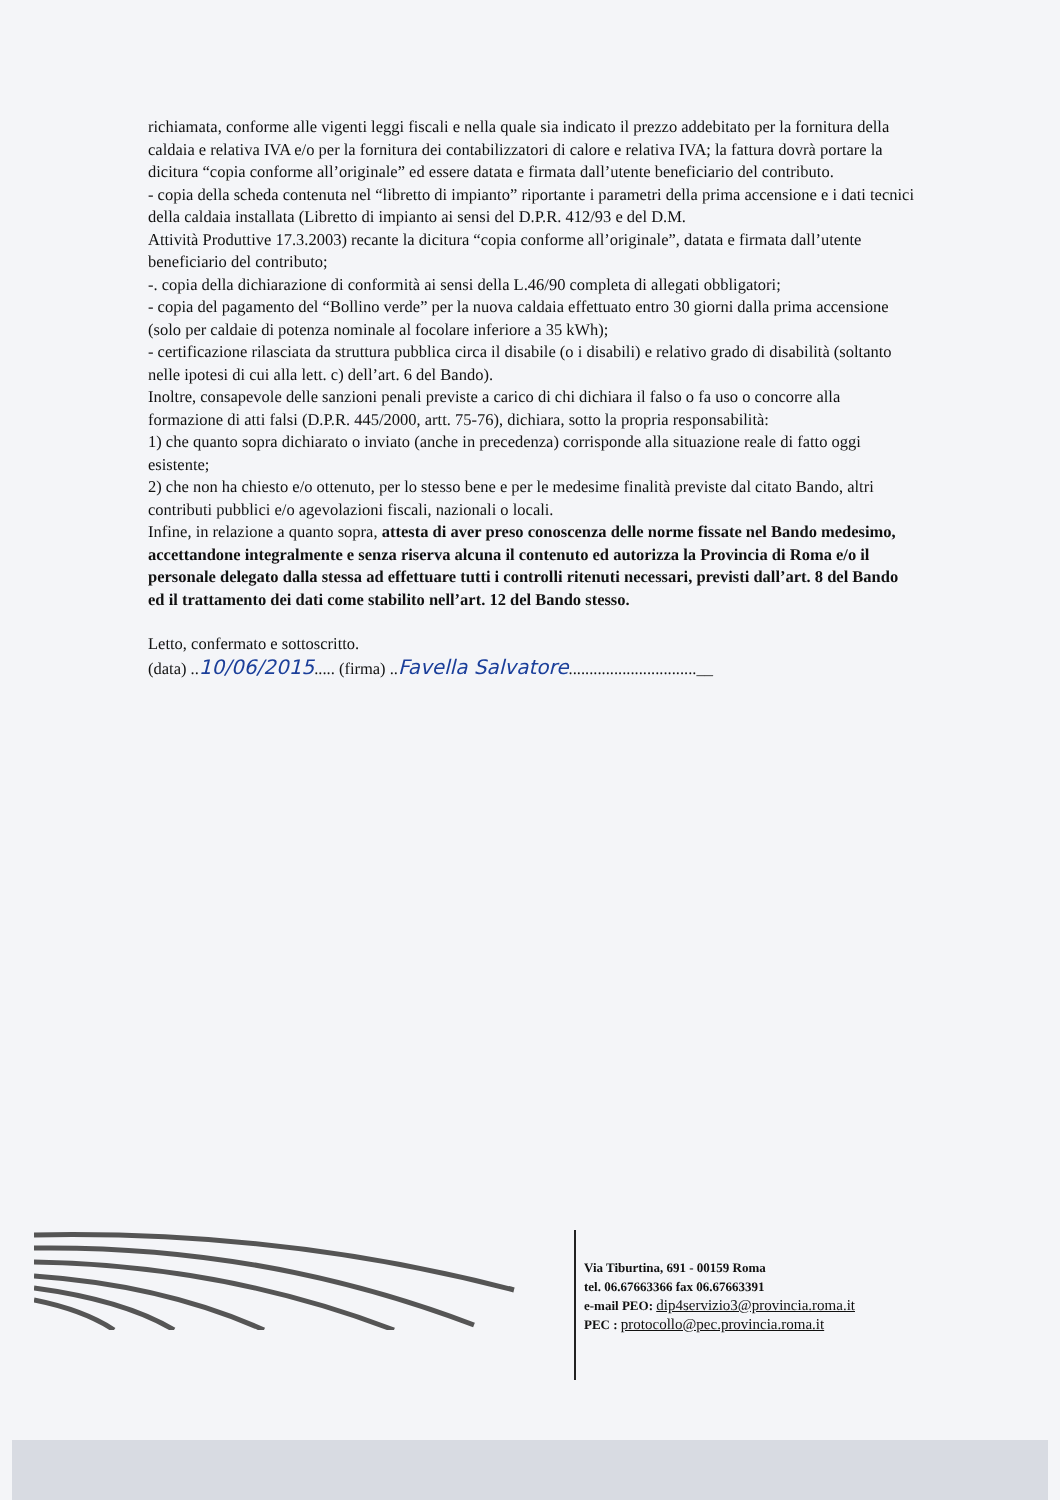richiamata, conforme alle vigenti leggi fiscali e nella quale sia indicato il prezzo addebitato per la fornitura della caldaia e relativa IVA e/o per la fornitura dei contabilizzatori di calore e relativa IVA; la fattura dovrà portare la dicitura “copia conforme all’originale” ed essere datata e firmata dall’utente beneficiario del contributo.
- copia della scheda contenuta nel “libretto di impianto” riportante i parametri della prima accensione e i dati tecnici della caldaia installata (Libretto di impianto ai sensi del D.P.R. 412/93 e del D.M.
Attività Produttive 17.3.2003) recante la dicitura “copia conforme all’originale”, datata e firmata dall’utente beneficiario del contributo;
-. copia della dichiarazione di conformità ai sensi della L.46/90 completa di allegati obbligatori;
- copia del pagamento del “Bollino verde” per la nuova caldaia effettuato entro 30 giorni dalla prima accensione (solo per caldaie di potenza nominale al focolare inferiore a 35 kWh);
- certificazione rilasciata da struttura pubblica circa il disabile (o i disabili) e relativo grado di disabilità (soltanto nelle ipotesi di cui alla lett. c) dell’art. 6 del Bando).
Inoltre, consapevole delle sanzioni penali previste a carico di chi dichiara il falso o fa uso o concorre alla formazione di atti falsi (D.P.R. 445/2000, artt. 75-76), dichiara, sotto la propria responsabilità:
1) che quanto sopra dichiarato o inviato (anche in precedenza) corrisponde alla situazione reale di fatto oggi esistente;
2) che non ha chiesto e/o ottenuto, per lo stesso bene e per le medesime finalità previste dal citato Bando, altri contributi pubblici e/o agevolazioni fiscali, nazionali o locali.
Infine, in relazione a quanto sopra, attesta di aver preso conoscenza delle norme fissate nel Bando medesimo, accettandone integralmente e senza riserva alcuna il contenuto ed autorizza la Provincia di Roma e/o il personale delegato dalla stessa ad effettuare tutti i controlli ritenuti necessari, previsti dall’art. 8 del Bando ed il trattamento dei dati come stabilito nell’art. 12 del Bando stesso.
Letto, confermato e sottoscritto.
(data) ..10/06/2015..... (firma) ..Favella Salvatore...............................__
Via Tiburtina, 691 - 00159 Roma
tel. 06.67663366 fax 06.67663391
e-mail PEO: dip4servizio3@provincia.roma.it
PEC : protocollo@pec.provincia.roma.it